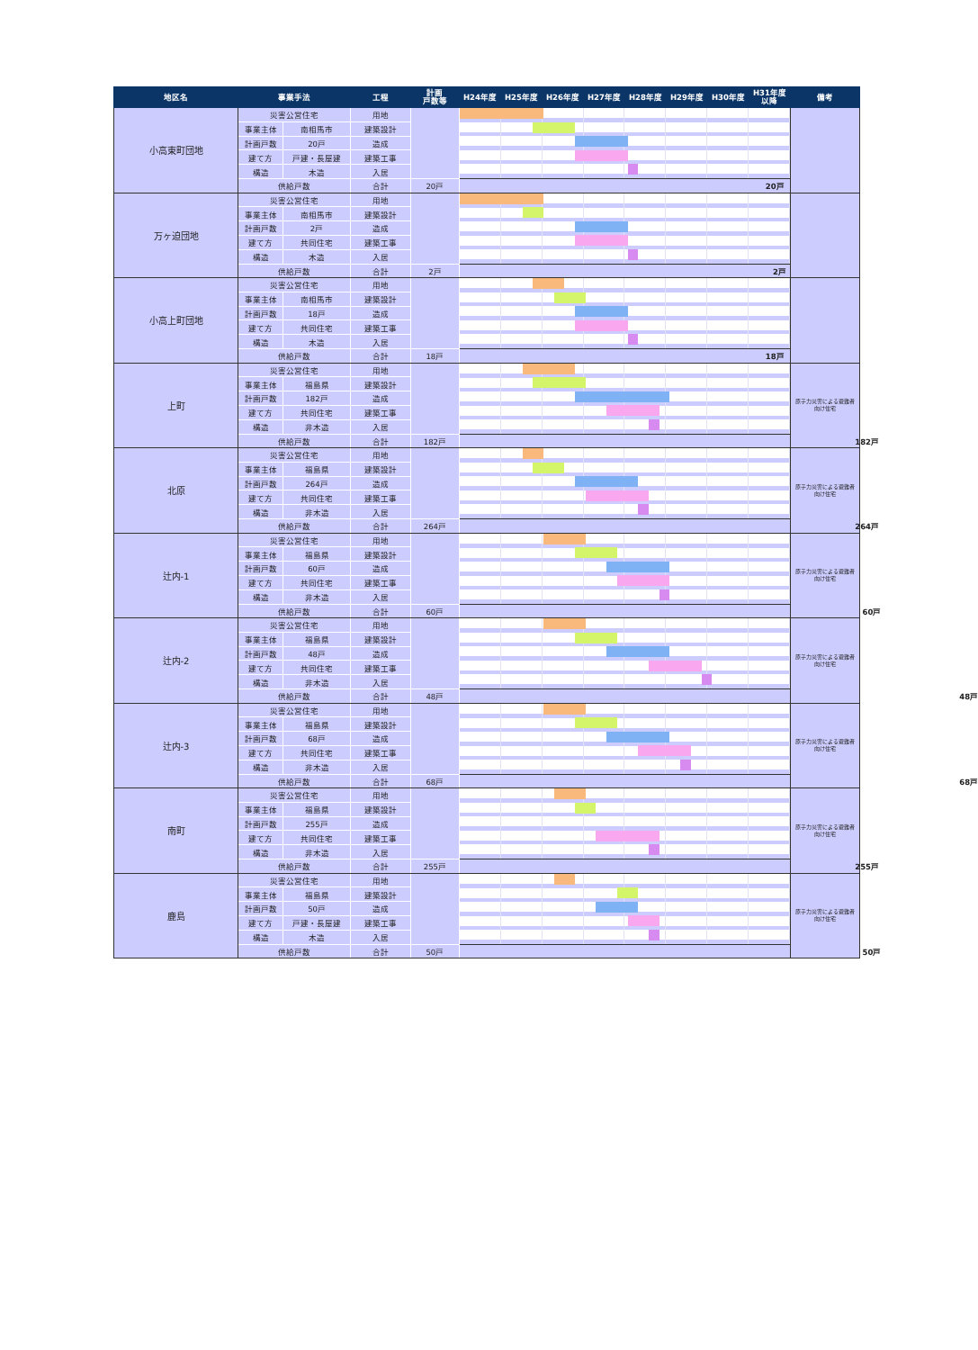| 地区名 | 事業手法 | | 工程 | 計画 戸数等 | H24年度 | H25年度 | H26年度 | H27年度 | H28年度 | H29年度 | H30年度 | H31年度 以降 | 備考 |
| --- | --- | --- | --- | --- | --- | --- | --- | --- | --- | --- | --- | --- | --- |
| 小高東町団地 | 災害公営住宅 | | 用地 | | | | | | | | | | |
| | 事業主体 | 南相馬市 | 建築設計 | | | | | | | | | | |
| | 計画戸数 | 20戸 | 造成 | | | | | | | | | | |
| | 建て方 | 戸建・長屋建 | 建築工事 | | | | | | | | | | |
| | 構造 | 木造 | 入居 | | | | | | | | | | |
| | 供給戸数 | | 合計 | 20戸 | 20戸 | | | | | | | | |
| 万ヶ迫団地 | 災害公営住宅 | | 用地 | | | | | | | | | | |
| | 事業主体 | 南相馬市 | 建築設計 | | | | | | | | | | |
| | 計画戸数 | 2戸 | 造成 | | | | | | | | | | |
| | 建て方 | 共同住宅 | 建築工事 | | | | | | | | | | |
| | 構造 | 木造 | 入居 | | | | | | | | | | |
| | 供給戸数 | | 合計 | 2戸 | 2戸 | | | | | | | | |
| 小高上町団地 | 災害公営住宅 | | 用地 | | | | | | | | | | |
| | 事業主体 | 南相馬市 | 建築設計 | | | | | | | | | | |
| | 計画戸数 | 18戸 | 造成 | | | | | | | | | | |
| | 建て方 | 共同住宅 | 建築工事 | | | | | | | | | | |
| | 構造 | 木造 | 入居 | | | | | | | | | | |
| | 供給戸数 | | 合計 | 18戸 | 18戸 | | | | | | | | |
| 上町 | 災害公営住宅 | | 用地 | | | | | | | | | | 原子力災害による避難者 向け住宅 |
| | 事業主体 | 福島県 | 建築設計 | | | | | | | | | | |
| | 計画戸数 | 182戸 | 造成 | | | | | | | | | | |
| | 建て方 | 共同住宅 | 建築工事 | | | | | | | | | | |
| | 構造 | 非木造 | 入居 | | | | | | | | | | |
| | 供給戸数 | | 合計 | 182戸 | 182戸 | | | | | | | | |
| 北原 | 災害公営住宅 | | 用地 | | | | | | | | | | 原子力災害による避難者 向け住宅 |
| | 事業主体 | 福島県 | 建築設計 | | | | | | | | | | |
| | 計画戸数 | 264戸 | 造成 | | | | | | | | | | |
| | 建て方 | 共同住宅 | 建築工事 | | | | | | | | | | |
| | 構造 | 非木造 | 入居 | | | | | | | | | | |
| | 供給戸数 | | 合計 | 264戸 | 264戸 | | | | | | | | |
| 辻内-1 | 災害公営住宅 | | 用地 | | | | | | | | | | 原子力災害による避難者 向け住宅 |
| | 事業主体 | 福島県 | 建築設計 | | | | | | | | | | |
| | 計画戸数 | 60戸 | 造成 | | | | | | | | | | |
| | 建て方 | 共同住宅 | 建築工事 | | | | | | | | | | |
| | 構造 | 非木造 | 入居 | | | | | | | | | | |
| | 供給戸数 | | 合計 | 60戸 | 60戸 | | | | | | | | |
| 辻内-2 | 災害公営住宅 | | 用地 | | | | | | | | | | 原子力災害による避難者 向け住宅 |
| | 事業主体 | 福島県 | 建築設計 | | | | | | | | | | |
| | 計画戸数 | 48戸 | 造成 | | | | | | | | | | |
| | 建て方 | 共同住宅 | 建築工事 | | | | | | | | | | |
| | 構造 | 非木造 | 入居 | | | | | | | | | | |
| | 供給戸数 | | 合計 | 48戸 | 48戸 | | | | | | | | |
| 辻内-3 | 災害公営住宅 | | 用地 | | | | | | | | | | 原子力災害による避難者 向け住宅 |
| | 事業主体 | 福島県 | 建築設計 | | | | | | | | | | |
| | 計画戸数 | 68戸 | 造成 | | | | | | | | | | |
| | 建て方 | 共同住宅 | 建築工事 | | | | | | | | | | |
| | 構造 | 非木造 | 入居 | | | | | | | | | | |
| | 供給戸数 | | 合計 | 68戸 | 68戸 | | | | | | | | |
| 南町 | 災害公営住宅 | | 用地 | | | | | | | | | | 原子力災害による避難者 向け住宅 |
| | 事業主体 | 福島県 | 建築設計 | | | | | | | | | | |
| | 計画戸数 | 255戸 | 造成 | | | | | | | | | | |
| | 建て方 | 共同住宅 | 建築工事 | | | | | | | | | | |
| | 構造 | 非木造 | 入居 | | | | | | | | | | |
| | 供給戸数 | | 合計 | 255戸 | 255戸 | | | | | | | | |
| 鹿島 | 災害公営住宅 | | 用地 | | | | | | | | | | 原子力災害による避難者 向け住宅 |
| | 事業主体 | 福島県 | 建築設計 | | | | | | | | | | |
| | 計画戸数 | 50戸 | 造成 | | | | | | | | | | |
| | 建て方 | 戸建・長屋建 | 建築工事 | | | | | | | | | | |
| | 構造 | 木造 | 入居 | | | | | | | | | | |
| | 供給戸数 | | 合計 | 50戸 | 50戸 | | | | | | | | |